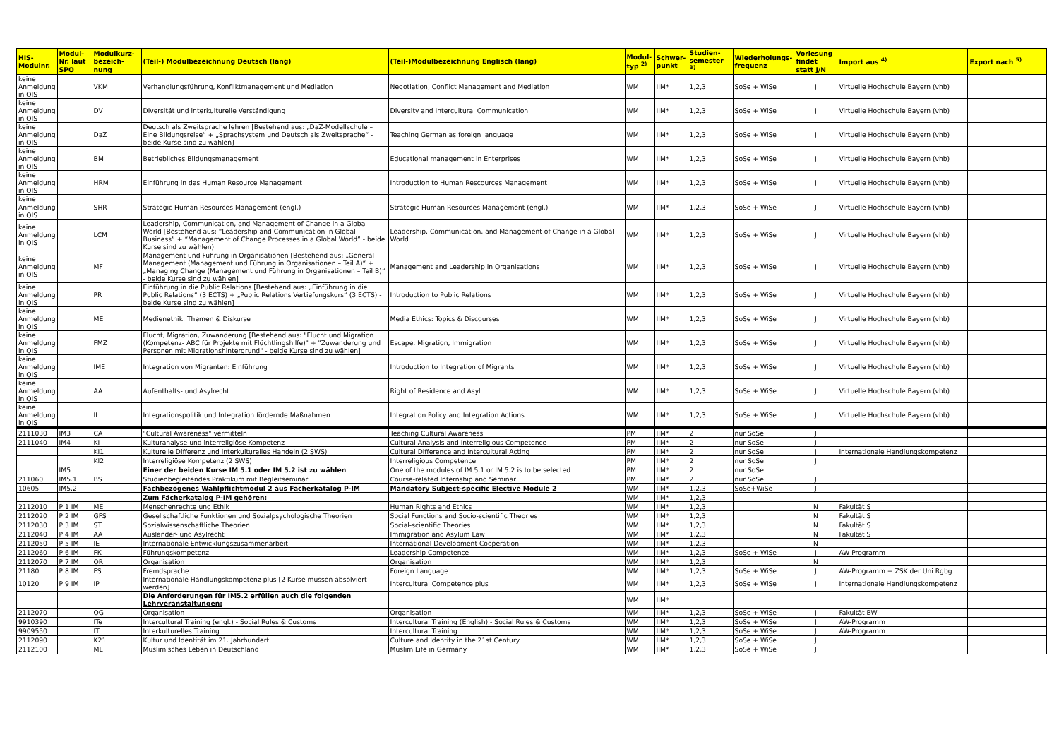| HIS-Modulnr. | Modul-Nr. laut SPO | Modulkurz-bezeich-nung | (Teil-) Modulbezeichnung Deutsch (lang) | (Teil-)Modulbezeichnung Englisch (lang) | Modul-typ <sup>2)</sup> | Schwer-punkt | Studien-semester <sup>3)</sup> | Wiederholungs-frequenz | Vorlesung findet statt J/N | Import aus <sup>4)</sup> | Export nach <sup>5)</sup> |
| --- | --- | --- | --- | --- | --- | --- | --- | --- | --- | --- | --- |
| keine Anmeldung in QIS | | VKM | Verhandlungsführung, Konfliktmanagement und Mediation | Negotiation, Conflict Management and Mediation | WM | IIM* | 1,2,3 | SoSe + WiSe | J | Virtuelle Hochschule Bayern (vhb) | |
| keine Anmeldung in QIS | | DV | Diversität und interkulturelle Verständigung | Diversity and Intercultural Communication | WM | IIM* | 1,2,3 | SoSe + WiSe | J | Virtuelle Hochschule Bayern (vhb) | |
| keine Anmeldung in QIS | | DaZ | Deutsch als Zweitsprache lehren [Bestehend aus: „DaZ-Modellschule – Eine Bildungsreise“ + „Sprachsystem und Deutsch als Zweitsprache“ - beide Kurse sind zu wählen] | Teaching German as foreign language | WM | IIM* | 1,2,3 | SoSe + WiSe | J | Virtuelle Hochschule Bayern (vhb) | |
| keine Anmeldung in QIS | | BM | Betriebliches Bildungsmanagement | Educational management in Enterprises | WM | IIM* | 1,2,3 | SoSe + WiSe | J | Virtuelle Hochschule Bayern (vhb) | |
| keine Anmeldung in QIS | | HRM | Einführung in das Human Resource Management | Introduction to Human Rescources Management | WM | IIM* | 1,2,3 | SoSe + WiSe | J | Virtuelle Hochschule Bayern (vhb) | |
| keine Anmeldung in QIS | | SHR | Strategic Human Resources Management (engl.) | Strategic Human Resources Management (engl.) | WM | IIM* | 1,2,3 | SoSe + WiSe | J | Virtuelle Hochschule Bayern (vhb) | |
| keine Anmeldung in QIS | | LCM | Leadership, Communication, and Management of Change in a Global World [Bestehend aus: “Leadership and Communication in Global Business” + “Management of Change Processes in a Global World” - beide Kurse sind zu wählen) | Leadership, Communication, and Management of Change in a Global World | WM | IIM* | 1,2,3 | SoSe + WiSe | J | Virtuelle Hochschule Bayern (vhb) | |
| keine Anmeldung in QIS | | MF | Management und Führung in Organisationen [Bestehend aus: „General Management (Management und Führung in Organisationen – Teil A)“ + „Managing Change (Management und Führung in Organisationen – Teil B)“ - beide Kurse sind zu wählen] | Management and Leadership in Organisations | WM | IIM* | 1,2,3 | SoSe + WiSe | J | Virtuelle Hochschule Bayern (vhb) | |
| keine Anmeldung in QIS | | PR | Einführung in die Public Relations [Bestehend aus: „Einführung in die Public Relations“ (3 ECTS) + „Public Relations Vertiefungskurs“ (3 ECTS) - beide Kurse sind zu wählen] | Introduction to Public Relations | WM | IIM* | 1,2,3 | SoSe + WiSe | J | Virtuelle Hochschule Bayern (vhb) | |
| keine Anmeldung in QIS | | ME | Medienethik: Themen & Diskurse | Media Ethics: Topics & Discourses | WM | IIM* | 1,2,3 | SoSe + WiSe | J | Virtuelle Hochschule Bayern (vhb) | |
| keine Anmeldung in QIS | | FMZ | Flucht, Migration, Zuwanderung [Bestehend aus: "Flucht und Migration (Kompetenz- ABC für Projekte mit Flüchtlingshilfe)" + "Zuwanderung und Personen mit Migrationshintergrund" - beide Kurse sind zu wählen] | Escape, Migration, Immigration | WM | IIM* | 1,2,3 | SoSe + WiSe | J | Virtuelle Hochschule Bayern (vhb) | |
| keine Anmeldung in QIS | | IME | Integration von Migranten: Einführung | Introduction to Integration of Migrants | WM | IIM* | 1,2,3 | SoSe + WiSe | J | Virtuelle Hochschule Bayern (vhb) | |
| keine Anmeldung in QIS | | AA | Aufenthalts- und Asylrecht | Right of Residence and Asyl | WM | IIM* | 1,2,3 | SoSe + WiSe | J | Virtuelle Hochschule Bayern (vhb) | |
| keine Anmeldung in QIS | | II | Integrationspolitik und Integration fördernde Maßnahmen | Integration Policy and Integration Actions | WM | IIM* | 1,2,3 | SoSe + WiSe | J | Virtuelle Hochschule Bayern (vhb) | |
| 2111030 | IM3 | CA | "Cultural Awareness" vermitteln | Teaching Cultural Awareness | PM | IIM* | 2 | nur SoSe | J | | |
| 2111040 | IM4 | KI | Kulturanalyse und interreligiöse Kompetenz | Cultural Analysis and Interreligious Competence | PM | IIM* | 2 | nur SoSe | J | | |
| | | KI1 | Kulturelle Differenz und interkulturelles Handeln (2 SWS) | Cultural Difference and Intercultural Acting | PM | IIM* | 2 | nur SoSe | J | Internationale Handlungskompetenz | |
| | | KI2 | Interreligiöse Kompetenz (2 SWS) | Interreligious Competence | PM | IIM* | 2 | nur SoSe | J | | |
| | IM5 | | Einer der beiden Kurse IM 5.1 oder IM 5.2 ist zu wählen | One of the modules of IM 5.1 or IM 5.2 is to be selected | PM | IIM* | 2 | nur SoSe | | | |
| 211060 | IM5.1 | BS | Studienbegleitendes Praktikum mit Begleitseminar | Course-related Internship and Seminar | PM | IIM* | 2 | nur SoSe | J | | |
| 10605 | IM5.2 | | Fachbezogenes Wahlpflichtmodul 2 aus Fächerkatalog P-IM | Mandatory Subject-specific Elective Module 2 | WM | IIM* | 1,2,3 | SoSe+WiSe | J | | |
| | | | Zum Fächerkatalog P-IM gehören: | | WM | IIM* | 1,2,3 | | | | |
| 2112010 | P 1 IM | ME | Menschenrechte und Ethik | Human Rights and Ethics | WM | IIM* | 1,2,3 | | N | Fakultät S | |
| 2112020 | P 2 IM | GFS | Gesellschaftliche Funktionen und Sozialpsychologische Theorien | Social Functions and Socio-scientific Theories | WM | IIM* | 1,2,3 | | N | Fakultät S | |
| 2112030 | P 3 IM | ST | Sozialwissenschaftliche Theorien | Social-scientific Theories | WM | IIM* | 1,2,3 | | N | Fakultät S | |
| 2112040 | P 4 IM | AA | Ausländer- und Asylrecht | Immigration and Asylum Law | WM | IIM* | 1,2,3 | | N | Fakultät S | |
| 2112050 | P 5 IM | IE | Internationale Entwicklungszusammenarbeit | International Development Cooperation | WM | IIM* | 1,2,3 | | N | | |
| 2112060 | P 6 IM | FK | Führungskompetenz | Leadership Competence | WM | IIM* | 1,2,3 | SoSe + WiSe | J | AW-Programm | |
| 2112070 | P 7 IM | OR | Organisation | Organisation | WM | IIM* | 1,2,3 | | N | | |
| 21180 | P 8 IM | FS | Fremdsprache | Foreign Language | WM | IIM* | 1,2,3 | SoSe + WiSe | J | AW-Programm + ZSK der Uni Rgbg | |
| 10120 | P 9 IM | IP | Internationale Handlungskompetenz plus [2 Kurse müssen absolviert werden] | Intercultural Competence plus | WM | IIM* | 1,2,3 | SoSe + WiSe | J | Internationale Handlungskompetenz | |
| | | | Die Anforderungen für IM5.2 erfüllen auch die folgenden Lehrveranstaltungen: | | WM | IIM* | | | | | |
| 2112070 | | OG | Organisation | Organisation | WM | IIM* | 1,2,3 | SoSe + WiSe | J | Fakultät BW | |
| 9910390 | | ITe | Intercultural Training (engl.) - Social Rules & Customs | Intercultural Training (English) - Social Rules & Customs | WM | IIM* | 1,2,3 | SoSe + WiSe | J | AW-Programm | |
| 9909550 | | IT | Interkulturelles Training | Intercultural Training | WM | IIM* | 1,2,3 | SoSe + WiSe | J | AW-Programm | |
| 2112090 | | K21 | Kultur und Identität im 21. Jahrhundert | Culture and Identity in the 21st Century | WM | IIM* | 1,2,3 | SoSe + WiSe | J | | |
| 2112100 | | ML | Muslimisches Leben in Deutschland | Muslim Life in Germany | WM | IIM* | 1,2,3 | SoSe + WiSe | J | | |